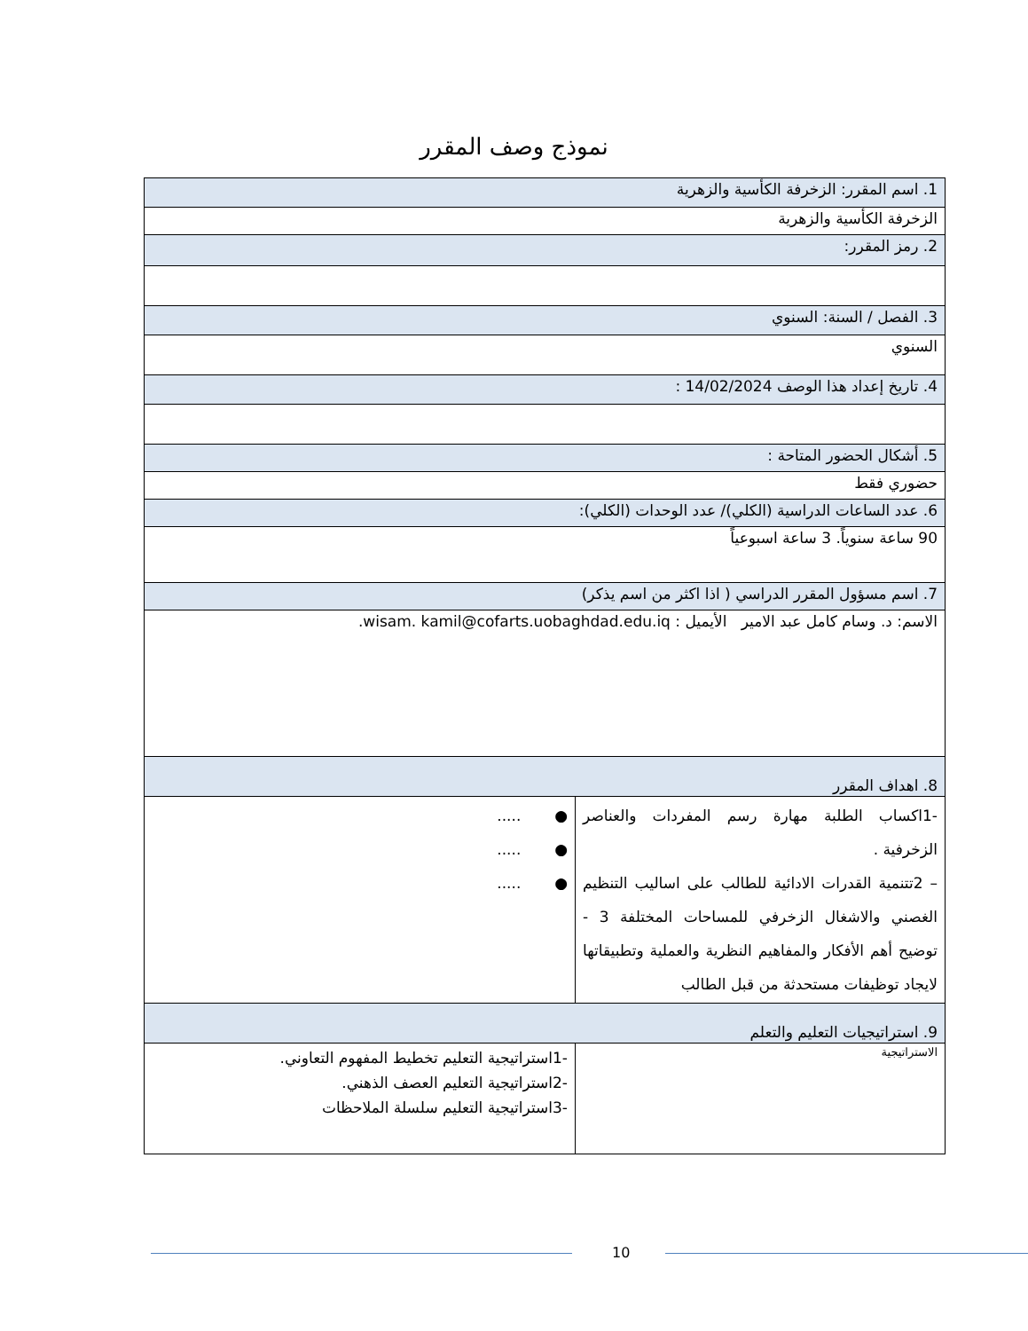نموذج وصف المقرر
| 1. اسم المقرر: الزخرفة الكأسية والزهرية | |
| الزخرفة الكأسية والزهرية | |
| 2. رمز المقرر: | |
| 3. الفصل / السنة: السنوي | |
| السنوي | |
| 4. تاريخ إعداد هذا الوصف 14/02/2024 : | |
| 5. أشكال الحضور المتاحة : | |
| حضوري فقط | |
| 6. عدد الساعات الدراسية (الكلي)/ عدد الوحدات (الكلي): | |
| 90 ساعة سنوياً. 3 ساعة اسبوعياً | |
| 7. اسم مسؤول المقرر الدراسي ( اذا اكثر من اسم يذكر) | |
| الاسم: د. وسام كامل عبد الامير الأيميل : wisam. kamil@cofarts.uobaghdad.edu.iq. | |
| 8. اهداف المقرر | |
| -1اكساب الطلبة مهارة رسم المفردات والعناصر الزخرفية . – 2تتنمية القدرات الادائية للطالب على اساليب التنظيم الغصني والاشغال الزخرفي للمساحات المختلفة 3 - توضيح أهم الأفكار والمفاهيم النظرية والعملية وتطبيقاتها لايجاد توظيفات مستحدثة من قبل الطالب | ● ..... ● ..... ● ..... |
| 9. استراتيجيات التعليم والتعلم | |
| الاستراتيجية | -1استراتيجية التعليم تخطيط المفهوم التعاوني. -2استراتيجية التعليم العصف الذهني. -3استراتيجية التعليم سلسلة الملاحظات |
10